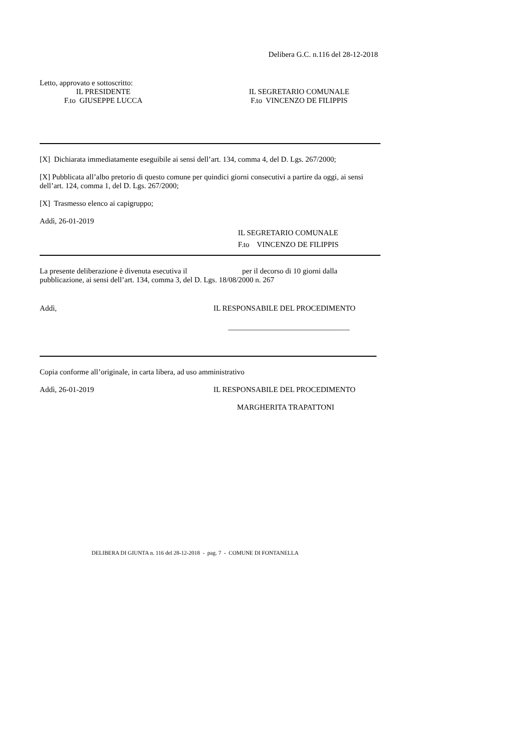Delibera G.C. n.116 del 28-12-2018
Letto, approvato e sottoscritto:
IL PRESIDENTE
F.to GIUSEPPE LUCCA
IL SEGRETARIO COMUNALE
F.to VINCENZO DE FILIPPIS
[X] Dichiarata immediatamente eseguibile ai sensi dell’art. 134, comma 4, del D. Lgs. 267/2000;
[X] Pubblicata all’albo pretorio di questo comune per quindici giorni consecutivi a partire da oggi, ai sensi dell’art. 124, comma 1, del D. Lgs. 267/2000;
[X] Trasmesso elenco ai capigruppo;
Addì, 26-01-2019
IL SEGRETARIO COMUNALE
F.to VINCENZO DE FILIPPIS
La presente deliberazione è divenuta esecutiva il per il decorso di 10 giorni dalla pubblicazione, ai sensi dell’art. 134, comma 3, del D. Lgs. 18/08/2000 n. 267
Addì, IL RESPONSABILE DEL PROCEDIMENTO
________________________________
Copia conforme all’originale, in carta libera, ad uso amministrativo
Addì, 26-01-2019 IL RESPONSABILE DEL PROCEDIMENTO
MARGHERITA TRAPATTONI
DELIBERA DI GIUNTA n. 116 del 28-12-2018 - pag. 7 - COMUNE DI FONTANELLA